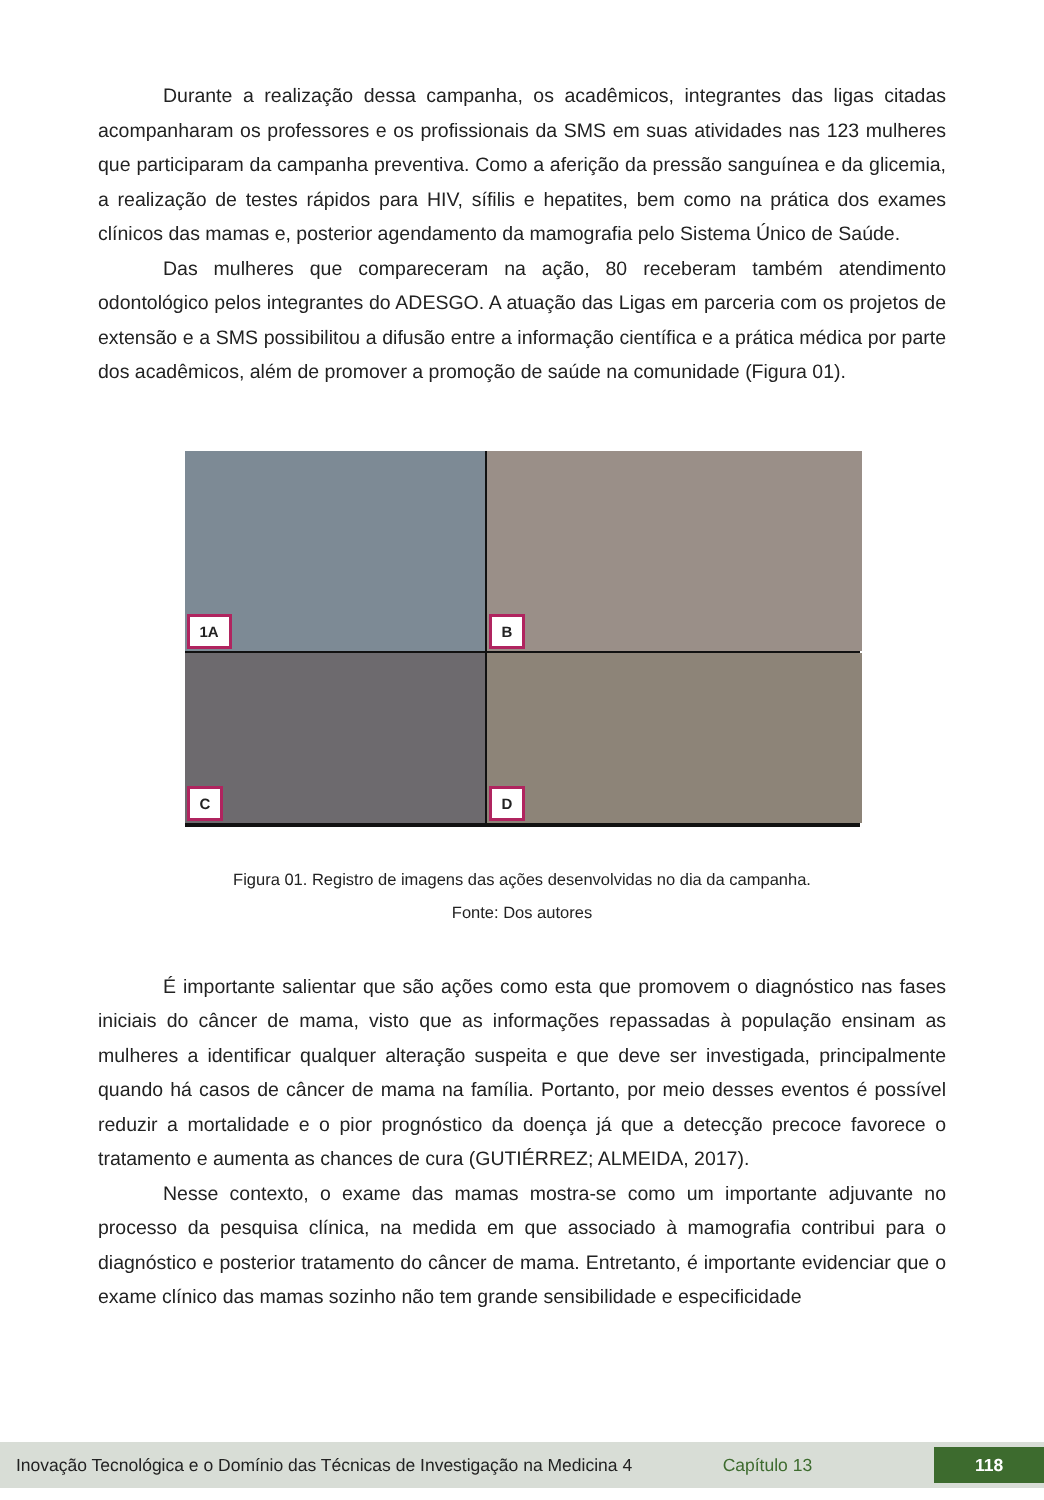Durante a realização dessa campanha, os acadêmicos, integrantes das ligas citadas acompanharam os professores e os profissionais da SMS em suas atividades nas 123 mulheres que participaram da campanha preventiva. Como a aferição da pressão sanguínea e da glicemia, a realização de testes rápidos para HIV, sífilis e hepatites, bem como na prática dos exames clínicos das mamas e, posterior agendamento da mamografia pelo Sistema Único de Saúde.
Das mulheres que compareceram na ação, 80 receberam também atendimento odontológico pelos integrantes do ADESGO. A atuação das Ligas em parceria com os projetos de extensão e a SMS possibilitou a difusão entre a informação científica e a prática médica por parte dos acadêmicos, além de promover a promoção de saúde na comunidade (Figura 01).
1A
B
C
D
Figura 01. Registro de imagens das ações desenvolvidas no dia da campanha.
Fonte: Dos autores
É importante salientar que são ações como esta que promovem o diagnóstico nas fases iniciais do câncer de mama, visto que as informações repassadas à população ensinam as mulheres a identificar qualquer alteração suspeita e que deve ser investigada, principalmente quando há casos de câncer de mama na família. Portanto, por meio desses eventos é possível reduzir a mortalidade e o pior prognóstico da doença já que a detecção precoce favorece o tratamento e aumenta as chances de cura (GUTIÉRREZ; ALMEIDA, 2017).
Nesse contexto, o exame das mamas mostra-se como um importante adjuvante no processo da pesquisa clínica, na medida em que associado à mamografia contribui para o diagnóstico e posterior tratamento do câncer de mama. Entretanto, é importante evidenciar que o exame clínico das mamas sozinho não tem grande sensibilidade e especificidade
Inovação Tecnológica e o Domínio das Técnicas de Investigação na Medicina 4
Capítulo 13
118